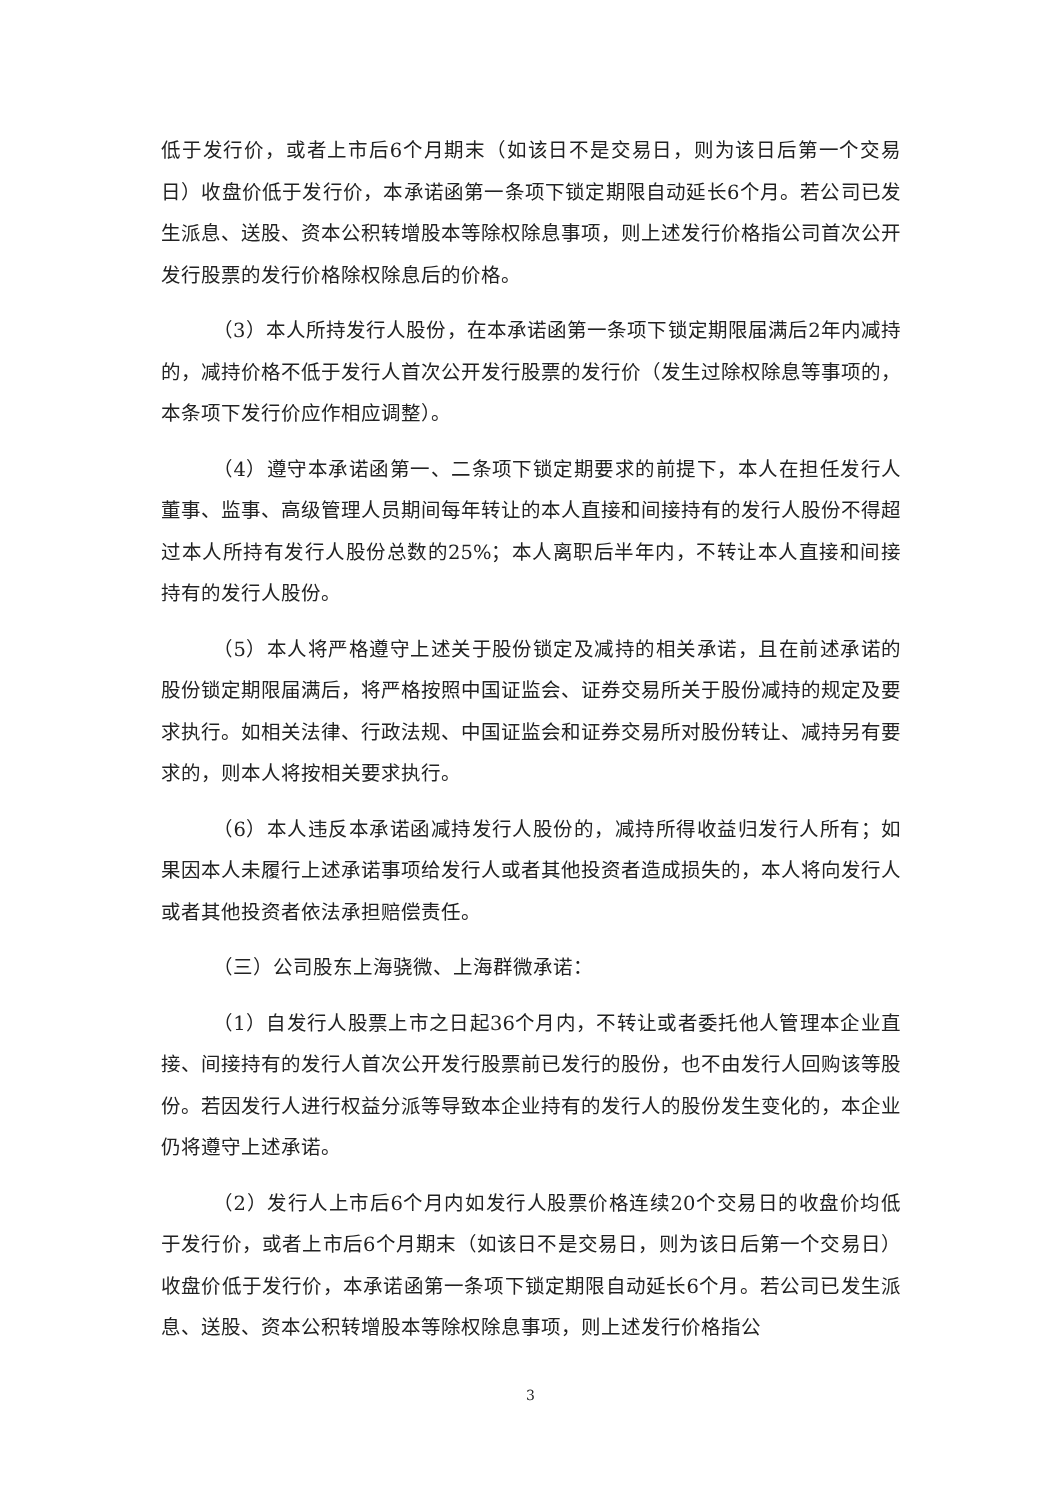低于发行价，或者上市后6个月期末（如该日不是交易日，则为该日后第一个交易日）收盘价低于发行价，本承诺函第一条项下锁定期限自动延长6个月。若公司已发生派息、送股、资本公积转增股本等除权除息事项，则上述发行价格指公司首次公开发行股票的发行价格除权除息后的价格。
（3）本人所持发行人股份，在本承诺函第一条项下锁定期限届满后2年内减持的，减持价格不低于发行人首次公开发行股票的发行价（发生过除权除息等事项的，本条项下发行价应作相应调整）。
（4）遵守本承诺函第一、二条项下锁定期要求的前提下，本人在担任发行人董事、监事、高级管理人员期间每年转让的本人直接和间接持有的发行人股份不得超过本人所持有发行人股份总数的25%；本人离职后半年内，不转让本人直接和间接持有的发行人股份。
（5）本人将严格遵守上述关于股份锁定及减持的相关承诺，且在前述承诺的股份锁定期限届满后，将严格按照中国证监会、证券交易所关于股份减持的规定及要求执行。如相关法律、行政法规、中国证监会和证券交易所对股份转让、减持另有要求的，则本人将按相关要求执行。
（6）本人违反本承诺函减持发行人股份的，减持所得收益归发行人所有；如果因本人未履行上述承诺事项给发行人或者其他投资者造成损失的，本人将向发行人或者其他投资者依法承担赔偿责任。
（三）公司股东上海骁微、上海群微承诺：
（1）自发行人股票上市之日起36个月内，不转让或者委托他人管理本企业直接、间接持有的发行人首次公开发行股票前已发行的股份，也不由发行人回购该等股份。若因发行人进行权益分派等导致本企业持有的发行人的股份发生变化的，本企业仍将遵守上述承诺。
（2）发行人上市后6个月内如发行人股票价格连续20个交易日的收盘价均低于发行价，或者上市后6个月期末（如该日不是交易日，则为该日后第一个交易日）收盘价低于发行价，本承诺函第一条项下锁定期限自动延长6个月。若公司已发生派息、送股、资本公积转增股本等除权除息事项，则上述发行价格指公
3